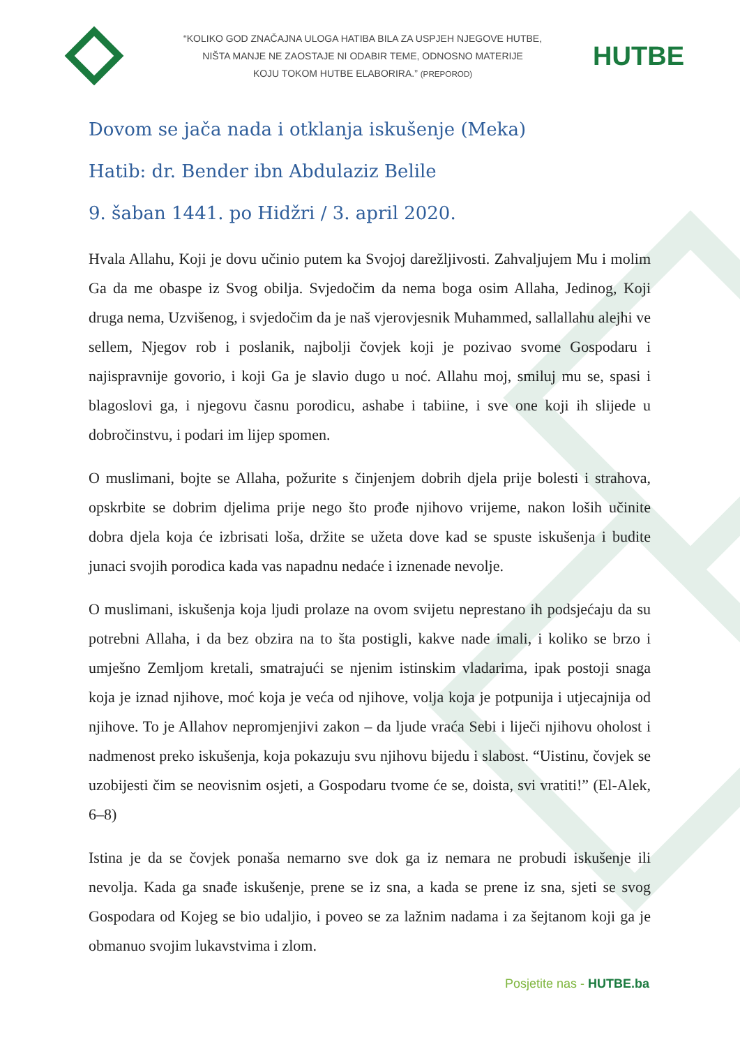“KOLIKO GOD ZNAČAJNA ULOGA HATIBA BILA ZA USPJEH NJEGOVE HUTBE,
NIŠTA MANJE NE ZAOSTAJE NI ODABIR TEME, ODNOSNO MATERIJE
KOJU TOKOM HUTBE ELABORIRA.” (PREPOROD)
HUTBE
Dovom se jača nada i otklanja iskušenje (Meka)
Hatib: dr. Bender ibn Abdulaziz Belile
9. šaban 1441. po Hidžri / 3. april 2020.
Hvala Allahu, Koji je dovu učinio putem ka Svojoj darežljivosti. Zahvaljujem Mu i molim Ga da me obaspe iz Svog obilja. Svjedočim da nema boga osim Allaha, Jedinog, Koji druga nema, Uzvišenog, i svjedočim da je naš vjerovjesnik Muhammed, sallallahu alejhi ve sellem, Njegov rob i poslanik, najbolji čovjek koji je pozivao svome Gospodaru i najispravnije govorio, i koji Ga je slavio dugo u noć. Allahu moj, smiluj mu se, spasi i blagoslovi ga, i njegovu časnu porodicu, ashabe i tabiine, i sve one koji ih slijede u dobročinstvu, i podari im lijep spomen.
O muslimani, bojte se Allaha, požurite s činjenjem dobrih djela prije bolesti i strahova, opskrbite se dobrim djelima prije nego što prođe njihovo vrijeme, nakon loših učinite dobra djela koja će izbrisati loša, držite se užeta dove kad se spuste iskušenja i budite junaci svojih porodica kada vas napadnu nedaće i iznenade nevolje.
O muslimani, iskušenja koja ljudi prolaze na ovom svijetu neprestano ih podsjećaju da su potrebni Allaha, i da bez obzira na to šta postigli, kakve nade imali, i koliko se brzo i umješno Zemljom kretali, smatrajući se njenim istinskim vladarima, ipak postoji snaga koja je iznad njihove, moć koja je veća od njihove, volja koja je potpunija i utjecajnija od njihove. To je Allahov nepromjenjivi zakon – da ljude vraća Sebi i liječi njihovu oholost i nadmenost preko iskušenja, koja pokazuju svu njihovu bijedu i slabost. “Uistinu, čovjek se uzobijesti čim se neovisnim osjeti, a Gospodaru tvome će se, doista, svi vratiti!” (El-Alek, 6–8)
Istina je da se čovjek ponaša nemarno sve dok ga iz nemara ne probudi iskušenje ili nevolja. Kada ga snađe iskušenje, prene se iz sna, a kada se prene iz sna, sjeti se svog Gospodara od Kojeg se bio udaljio, i poveo se za lažnim nadama i za šejtanom koji ga je obmanuo svojim lukavstvima i zlom.
Posjetite nas - HUTBE.ba